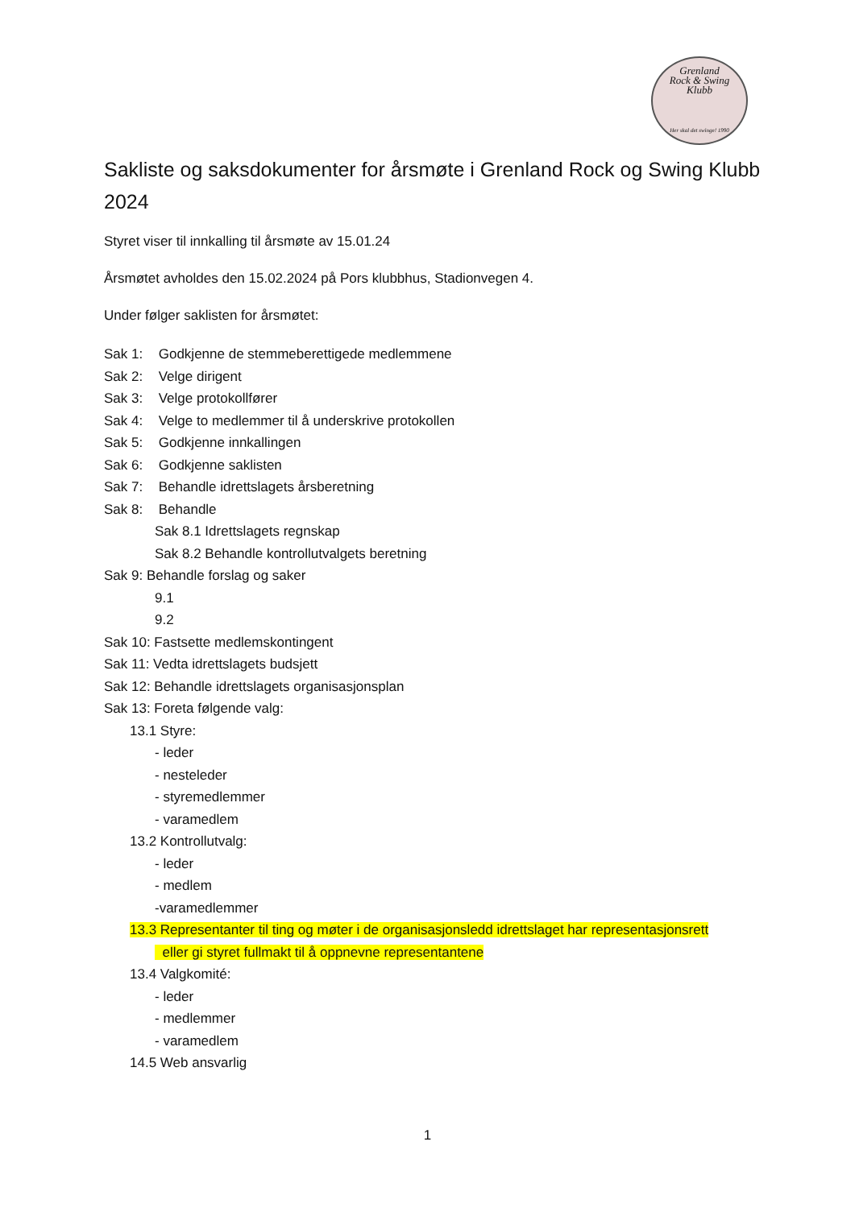Grenland
Rock & Swing
Klubb
Her skal det swinge! 1990
Sakliste og saksdokumenter for årsmøte i Grenland Rock og Swing Klubb 2024
Styret viser til innkalling til årsmøte av 15.01.24
Årsmøtet avholdes den 15.02.2024 på Pors klubbhus, Stadionvegen 4.
Under følger saklisten for årsmøtet:
Sak 1: Godkjenne de stemmeberettigede medlemmene
Sak 2: Velge dirigent
Sak 3: Velge protokollfører
Sak 4: Velge to medlemmer til å underskrive protokollen
Sak 5: Godkjenne innkallingen
Sak 6: Godkjenne saklisten
Sak 7: Behandle idrettslagets årsberetning
Sak 8: Behandle
Sak 8.1 Idrettslagets regnskap
Sak 8.2 Behandle kontrollutvalgets beretning
Sak 9: Behandle forslag og saker
9.1
9.2
Sak 10: Fastsette medlemskontingent
Sak 11: Vedta idrettslagets budsjett
Sak 12: Behandle idrettslagets organisasjonsplan
Sak 13: Foreta følgende valg:
13.1 Styre:
- leder
- nesteleder
- styremedlemmer
- varamedlem
13.2 Kontrollutvalg:
- leder
- medlem
-varamedlemmer
13.3 Representanter til ting og møter i de organisasjonsledd idrettslaget har representasjonsrett
eller gi styret fullmakt til å oppnevne representantene
13.4 Valgkomité:
- leder
- medlemmer
- varamedlem
14.5 Web ansvarlig
1